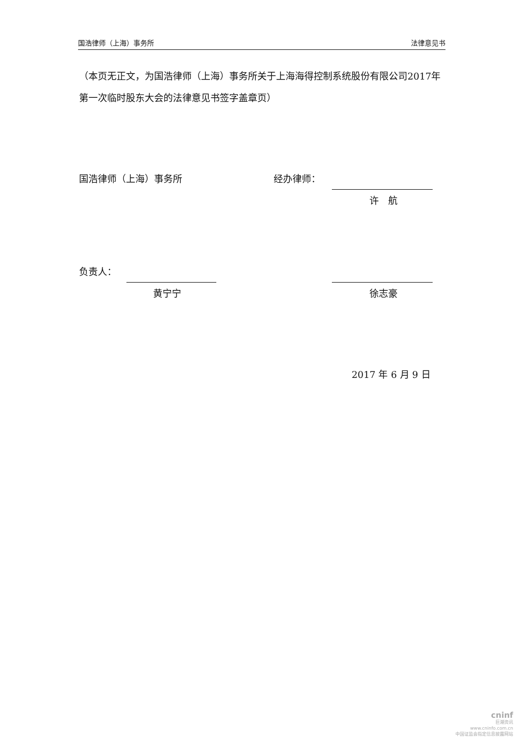国浩律师（上海）事务所 法律意见书
（本页无正文，为国浩律师（上海）事务所关于上海海得控制系统股份有限公司2017年第一次临时股东大会的法律意见书签字盖章页）
国浩律师（上海）事务所 经办律师：
许　航
负责人：
黄宁宁 徐志豪
2017 年 6 月 9 日
cninf
巨潮资讯
www.cninfo.com.cn
中国证监会指定信息披露网站